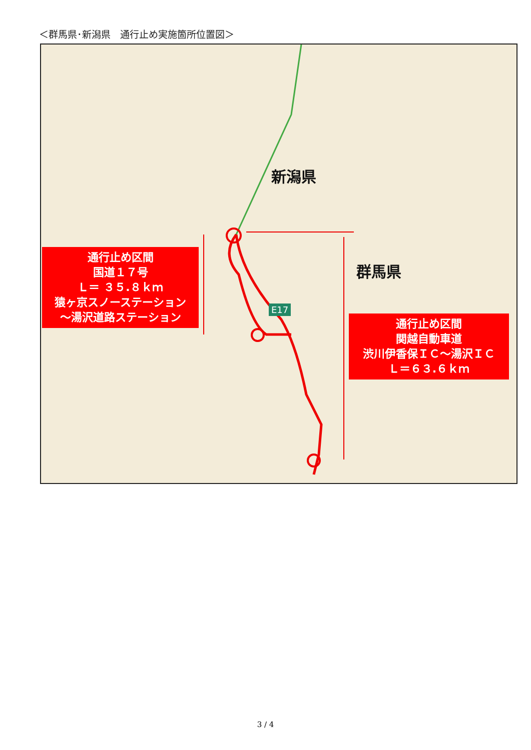＜群馬県･新潟県　通行止め実施箇所位置図＞
新潟県
群馬県
通行止め区間
国道１７号
Ｌ＝ ３５.８ｋｍ
猿ヶ京スノーステーション
～湯沢道路ステーション
通行止め区間
関越自動車道
渋川伊香保ＩＣ～湯沢ＩＣ
Ｌ＝６３.６ｋｍ
E17
3 / 4